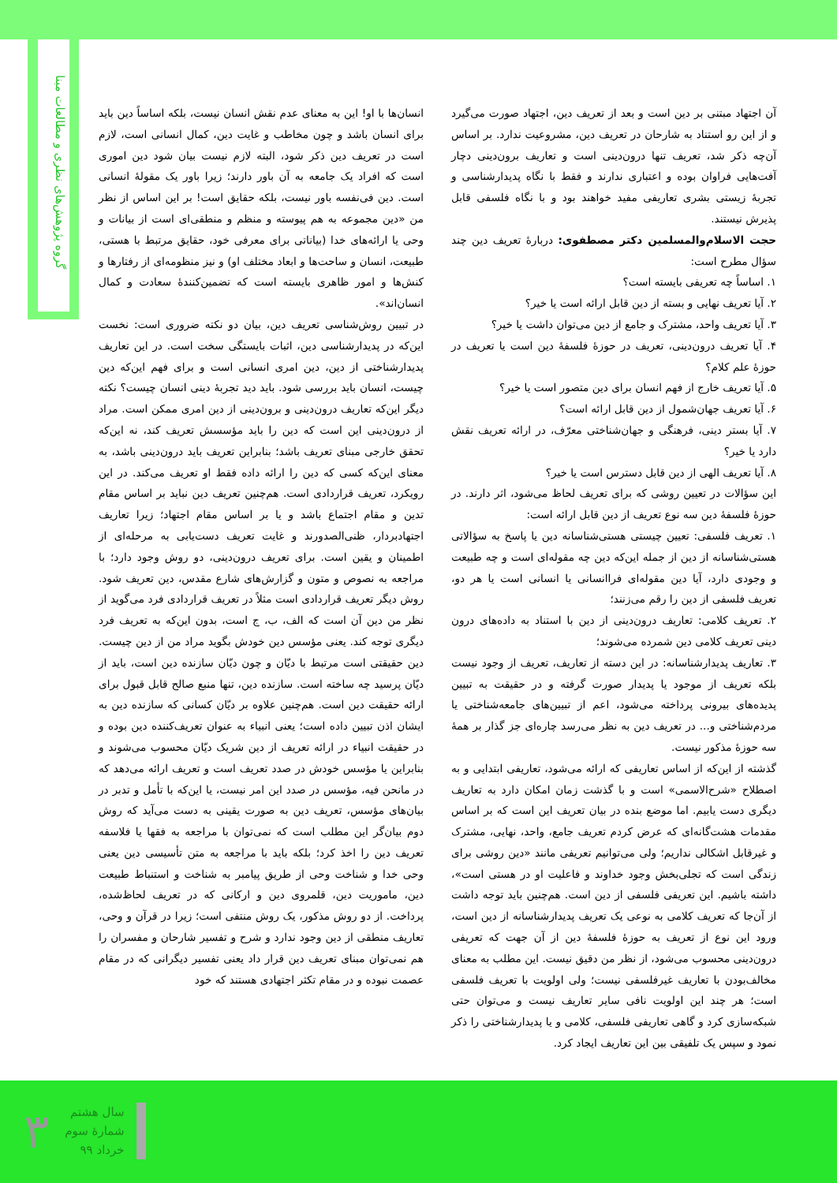گروه پژوهش‌های نظری و مطالعات مبنا
انسان‌ها با او! این به معنای عدم نقش انسان نیست، بلکه اساساً دین باید برای انسان باشد و چون مخاطب و غایت دین، کمال انسانی است، لازم است در تعریف دین ذکر شود، البته لازم نیست بیان شود دین اموری است که افراد یک جامعه به آن باور دارند؛ زیرا باور یک مقولهٔ انسانی است. دین فی‌نفسه باور نیست، بلکه حقایق است! بر این اساس از نظر من «دین مجموعه به هم پیوسته و منظم و منطقی‌ای است از بیانات و وحی یا ارائه‌های خدا (بیاناتی برای معرفی خود، حقایق مرتبط با هستی، طبیعت، انسان و ساحت‌ها و ابعاد مختلف او) و نیز منظومه‌ای از رفتارها و کنش‌ها و امور ظاهری بایسته است که تضمین‌کنندهٔ سعادت و کمال انسان‌اند».
در تبیین روش‌شناسی تعریف دین، بیان دو نکته ضروری است: نخست این‌که در پدیدارشناسی دین، اثبات بایستگی سخت است. در این تعاریف پدیدارشناختی از دین، دین امری انسانی است و برای فهم این‌که دین چیست، انسان باید بررسی شود. باید دید تجربهٔ دینی انسان چیست؟ نکته دیگر این‌که تعاریف درون‌دینی و برون‌دینی از دین امری ممکن است. مراد از درون‌دینی این است که دین را باید مؤسسش تعریف کند، نه این‌که تحقق خارجی مبنای تعریف باشد؛ بنابراین تعریف باید درون‌دینی باشد، به معنای این‌که کسی که دین را ارائه داده فقط او تعریف می‌کند. در این رویکرد، تعریف قراردادی است. هم‌چنین تعریف دین نباید بر اساس مقام تدین و مقام اجتماع باشد و یا بر اساس مقام اجتهاد؛ زیرا تعاریف اجتهادبردار، ظنی‌الصدورند و غایت تعریف دست‌یابی به مرحله‌ای از اطمینان و یقین است. برای تعریف درون‌دینی، دو روش وجود دارد؛ با مراجعه به نصوص و متون و گزارش‌های شارع مقدس، دین تعریف شود. روش دیگر تعریف قراردادی است مثلاً در تعریف قراردادی فرد می‌گوید از نظر من دین آن است که الف، ب، ج است، بدون این‌که به تعریف فرد دیگری توجه کند. یعنی مؤسس دین خودش بگوید مراد من از دین چیست. دین حقیقتی است مرتبط با دیّان و چون دیّان سازنده دین است، باید از دیّان پرسید چه ساخته است. سازنده دین، تنها منبع صالح قابل قبول برای ارائه حقیقت دین است. هم‌چنین علاوه بر دیّان کسانی که سازنده دین به ایشان اذن تبیین داده است؛ یعنی انبیاء به عنوان تعریف‌کننده دین بوده و در حقیقت انبیاء در ارائه تعریف از دین شریک دیّان محسوب می‌شوند و بنابراین یا مؤسس خودش در صدد تعریف است و تعریف ارائه می‌دهد که در مانحن فیه، مؤسس در صدد این امر نیست، یا این‌که با تأمل و تدبر در بیان‌های مؤسس، تعریف دین به صورت یقینی به دست می‌آید که روش دوم بیان‌گر این مطلب است که نمی‌توان با مراجعه به فقها یا فلاسفه تعریف دین را اخذ کرد؛ بلکه باید با مراجعه به متن تأسیسی دین یعنی وحی خدا و شناخت وحی از طریق پیامبر به شناخت و استنباط طبیعت دین، ماموریت دین، قلمروی دین و ارکانی که در تعریف لحاظ‌شده، پرداخت. از دو روش مذکور، یک روش منتفی است؛ زیرا در قرآن و وحی، تعاریف منطقی از دین وجود ندارد و شرح و تفسیر شارحان و مفسران را هم نمی‌توان مبنای تعریف دین قرار داد یعنی تفسیر دیگرانی که در مقام عصمت نبوده و در مقام تکثر اجتهادی هستند که خود
آن اجتهاد مبتنی بر دین است و بعد از تعریف دین، اجتهاد صورت می‌گیرد و از این رو استناد به شارحان در تعریف دین، مشروعیت ندارد. بر اساس آن‌چه ذکر شد، تعریف تنها درون‌دینی است و تعاریف برون‌دینی دچار آفت‌هایی فراوان بوده و اعتباری ندارند و فقط با نگاه پدیدارشناسی و تجربهٔ زیستی بشری تعاریفی مفید خواهند بود و با نگاه فلسفی قابل پذیرش نیستند.
حجت الاسلام‌والمسلمین دکتر مصطفوی: دربارهٔ تعریف دین چند سؤال مطرح است:
۱. اساساً چه تعریفی بایسته است؟
۲. آیا تعریف نهایی و بسته از دین قابل ارائه است یا خیر؟
۳. آیا تعریف واحد، مشترک و جامع از دین می‌توان داشت یا خیر؟
۴. آیا تعریف درون‌دینی، تعریف در حوزهٔ فلسفهٔ دین است یا تعریف در حوزهٔ علم کلام؟
۵. آیا تعریف خارج از فهم انسان برای دین متصور است یا خیر؟
۶. آیا تعریف جهان‌شمول از دین قابل ارائه است؟
۷. آیا بستر دینی، فرهنگی و جهان‌شناختی معرّف، در ارائه تعریف نقش دارد یا خیر؟
۸. آیا تعریف الهی از دین قابل دسترس است یا خیر؟
این سؤالات در تعیین روشی که برای تعریف لحاظ می‌شود، اثر دارند. در حوزهٔ فلسفهٔ دین سه نوع تعریف از دین قابل ارائه است:
۱. تعریف فلسفی: تعیین چیستی هستی‌شناسانه دین یا پاسخ به سؤالاتی هستی‌شناسانه از دین از جمله این‌که دین چه مقوله‌ای است و چه طبیعت و وجودی دارد، آیا دین مقوله‌ای فراانسانی یا انسانی است یا هر دو، تعریف فلسفی از دین را رقم می‌زنند؛
۲. تعریف کلامی: تعاریف درون‌دینی از دین با استناد به داده‌های درون دینی تعریف کلامی دین شمرده می‌شوند؛
۳. تعاریف پدیدارشناسانه: در این دسته از تعاریف، تعریف از وجود نیست بلکه تعریف از موجود یا پدیدار صورت گرفته و در حقیقت به تبیین پدیده‌های بیرونی پرداخته می‌شود، اعم از تبیین‌های جامعه‌شناختی یا مردم‌شناختی و... در تعریف دین به نظر می‌رسد چاره‌ای جز گذار بر همهٔ سه حوزهٔ مذکور نیست.
گذشته از این‌که از اساس تعاریفی که ارائه می‌شود، تعاریفی ابتدایی و به اصطلاح «شرح‌الاسمی» است و با گذشت زمان امکان دارد به تعاریف دیگری دست یابیم. اما موضع بنده در بیان تعریف این است که بر اساس مقدمات هشت‌گانه‌ای که عرض کردم تعریف جامع، واحد، نهایی، مشترک و غیرقابل اشکالی نداریم؛ ولی می‌توانیم تعریفی مانند «دین روشی برای زندگی است که تجلی‌بخش وجود خداوند و فاعلیت او در هستی است»، داشته باشیم. این تعریفی فلسفی از دین است. هم‌چنین باید توجه داشت از آن‌جا که تعریف کلامی به نوعی یک تعریف پدیدارشناسانه از دین است، ورود این نوع از تعریف به حوزهٔ فلسفهٔ دین از آن جهت که تعریفی درون‌دینی محسوب می‌شود، از نظر من دقیق نیست. این مطلب به معنای مخالف‌بودن با تعاریف غیرفلسفی نیست؛ ولی اولویت با تعریف فلسفی است؛ هر چند این اولویت نافی سایر تعاریف نیست و می‌توان حتی شبکه‌سازی کرد و گاهی تعاریفی فلسفی، کلامی و یا پدیدارشناختی را ذکر نمود و سپس یک تلفیقی بین این تعاریف ایجاد کرد.
سال هشتم
شمارهٔ سوم
خرداد ۹۹
۳